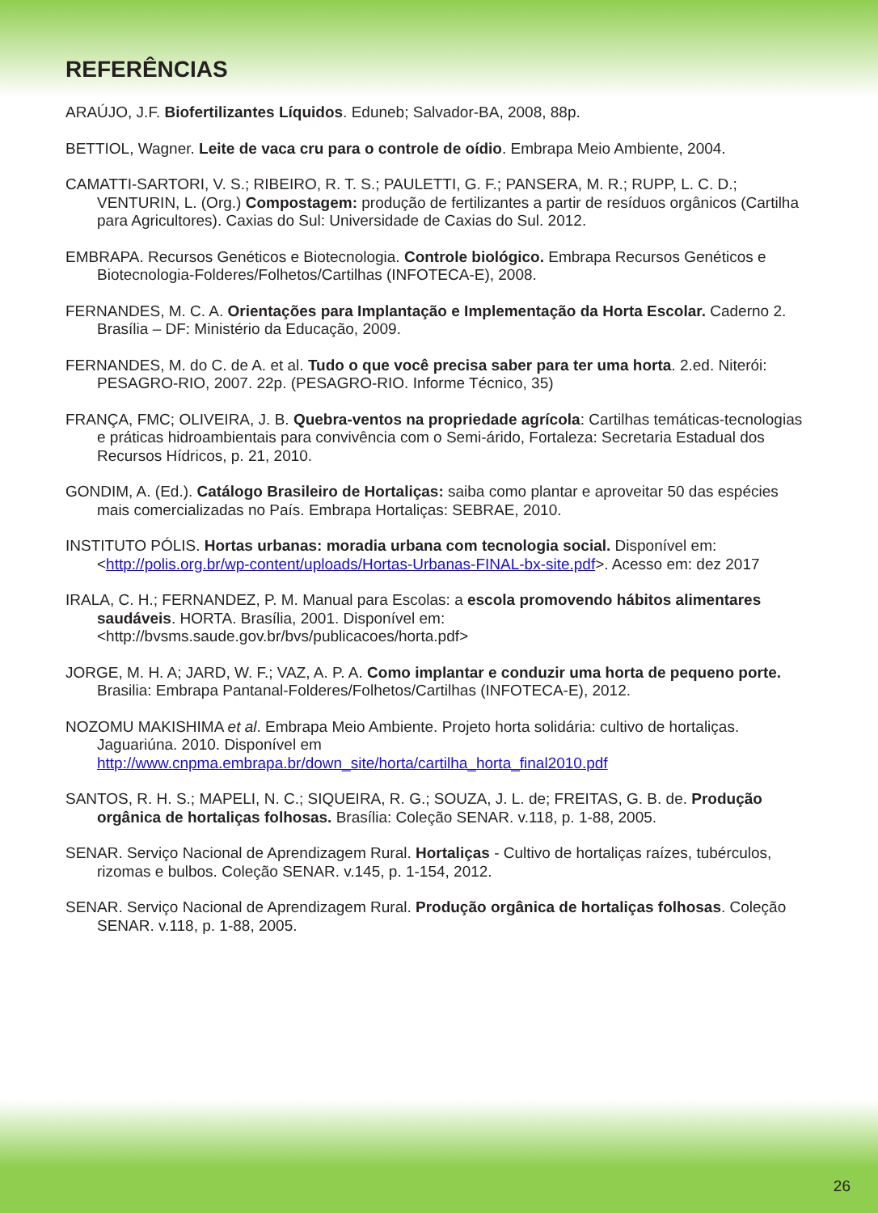REFERÊNCIAS
ARAÚJO, J.F. Biofertilizantes Líquidos. Eduneb; Salvador-BA, 2008, 88p.
BETTIOL, Wagner. Leite de vaca cru para o controle de oídio. Embrapa Meio Ambiente, 2004.
CAMATTI-SARTORI, V. S.; RIBEIRO, R. T. S.; PAULETTI, G. F.; PANSERA, M. R.; RUPP, L. C. D.; VENTURIN, L. (Org.) Compostagem: produção de fertilizantes a partir de resíduos orgânicos (Cartilha para Agricultores). Caxias do Sul: Universidade de Caxias do Sul. 2012.
EMBRAPA. Recursos Genéticos e Biotecnologia. Controle biológico. Embrapa Recursos Genéticos e Biotecnologia-Folderes/Folhetos/Cartilhas (INFOTECA-E), 2008.
FERNANDES, M. C. A. Orientações para Implantação e Implementação da Horta Escolar. Caderno 2. Brasília – DF: Ministério da Educação, 2009.
FERNANDES, M. do C. de A. et al. Tudo o que você precisa saber para ter uma horta. 2.ed. Niterói: PESAGRO-RIO, 2007. 22p. (PESAGRO-RIO. Informe Técnico, 35)
FRANÇA, FMC; OLIVEIRA, J. B. Quebra-ventos na propriedade agrícola: Cartilhas temáticas-tecnologias e práticas hidroambientais para convivência com o Semi-árido, Fortaleza: Secretaria Estadual dos Recursos Hídricos, p. 21, 2010.
GONDIM, A. (Ed.). Catálogo Brasileiro de Hortaliças: saiba como plantar e aproveitar 50 das espécies mais comercializadas no País. Embrapa Hortaliças: SEBRAE, 2010.
INSTITUTO PÓLIS. Hortas urbanas: moradia urbana com tecnologia social. Disponível em: <http://polis.org.br/wp-content/uploads/Hortas-Urbanas-FINAL-bx-site.pdf>. Acesso em: dez 2017
IRALA, C. H.; FERNANDEZ, P. M. Manual para Escolas: a escola promovendo hábitos alimentares saudáveis. HORTA. Brasília, 2001. Disponível em: <http://bvsms.saude.gov.br/bvs/publicacoes/horta.pdf>
JORGE, M. H. A; JARD, W. F.; VAZ, A. P. A. Como implantar e conduzir uma horta de pequeno porte. Brasilia: Embrapa Pantanal-Folderes/Folhetos/Cartilhas (INFOTECA-E), 2012.
NOZOMU MAKISHIMA et al. Embrapa Meio Ambiente. Projeto horta solidária: cultivo de hortaliças. Jaguariúna. 2010. Disponível em http://www.cnpma.embrapa.br/down_site/horta/cartilha_horta_final2010.pdf
SANTOS, R. H. S.; MAPELI, N. C.; SIQUEIRA, R. G.; SOUZA, J. L. de; FREITAS, G. B. de. Produção orgânica de hortaliças folhosas. Brasília: Coleção SENAR. v.118, p. 1-88, 2005.
SENAR. Serviço Nacional de Aprendizagem Rural. Hortaliças - Cultivo de hortaliças raízes, tubérculos, rizomas e bulbos. Coleção SENAR. v.145, p. 1-154, 2012.
SENAR. Serviço Nacional de Aprendizagem Rural. Produção orgânica de hortaliças folhosas. Coleção SENAR. v.118, p. 1-88, 2005.
26